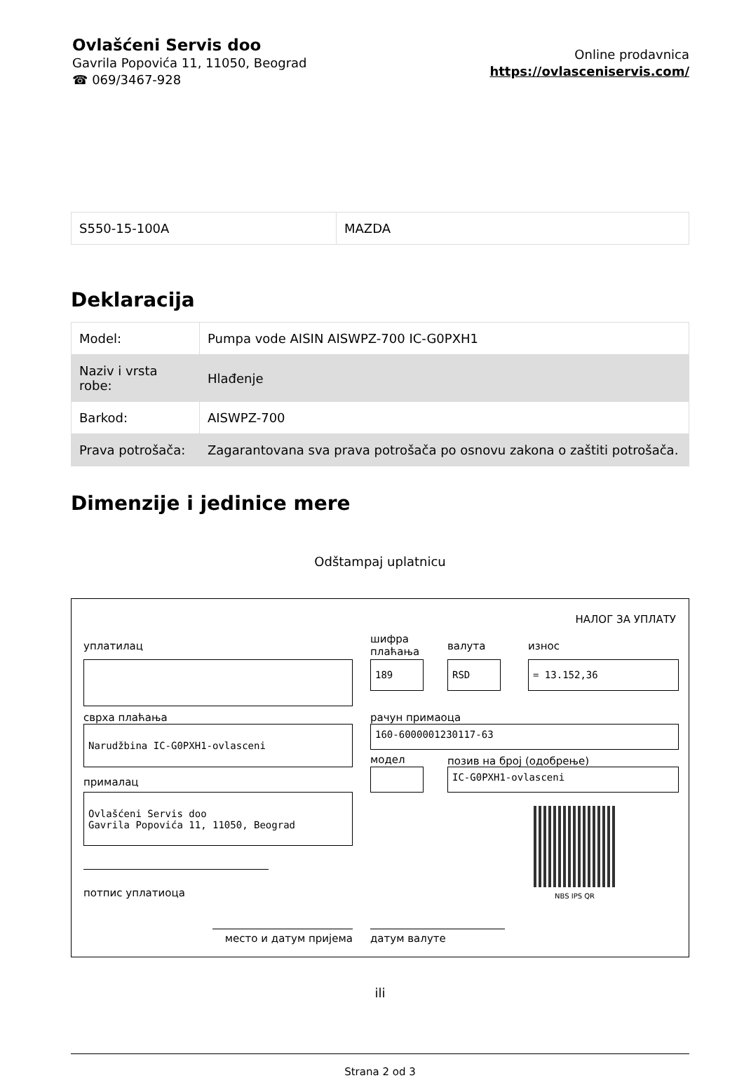Ovlašćeni Servis doo
Gavrila Popovića 11, 11050, Beograd
☎ 069/3467-928
Online prodavnica
https://ovlasceniservis.com/
| S550-15-100A | MAZDA |
Deklaracija
| Model: | Pumpa vode AISIN AISWPZ-700 IC-G0PXH1 |
| Naziv i vrsta robe: | Hlađenje |
| Barkod: | AISWPZ-700 |
| Prava potrošača: | Zagarantovana sva prava potrošača po osnovu zakona o zaštiti potrošača. |
Dimenzije i jedinice mere
Odštampaj uplatnicu
НАЛОГ ЗА УПЛАТУ
уплатилац
сврха плаћања
Narudžbina IC-G0PXH1-ovlasceni
прималац
Ovlašćeni Servis doo
Gavrila Popovića 11, 11050, Beograd
потпис уплатиоца
шифра
плаћања
валута износ
189 RSD = 13.152,36
рачун примаоца
160-6000001230117-63
модел позив на број (одобрење)
IC-G0PXH1-ovlasceni
NBS IPS QR
место и датум пријема датум валуте
ili
Strana 2 od 3